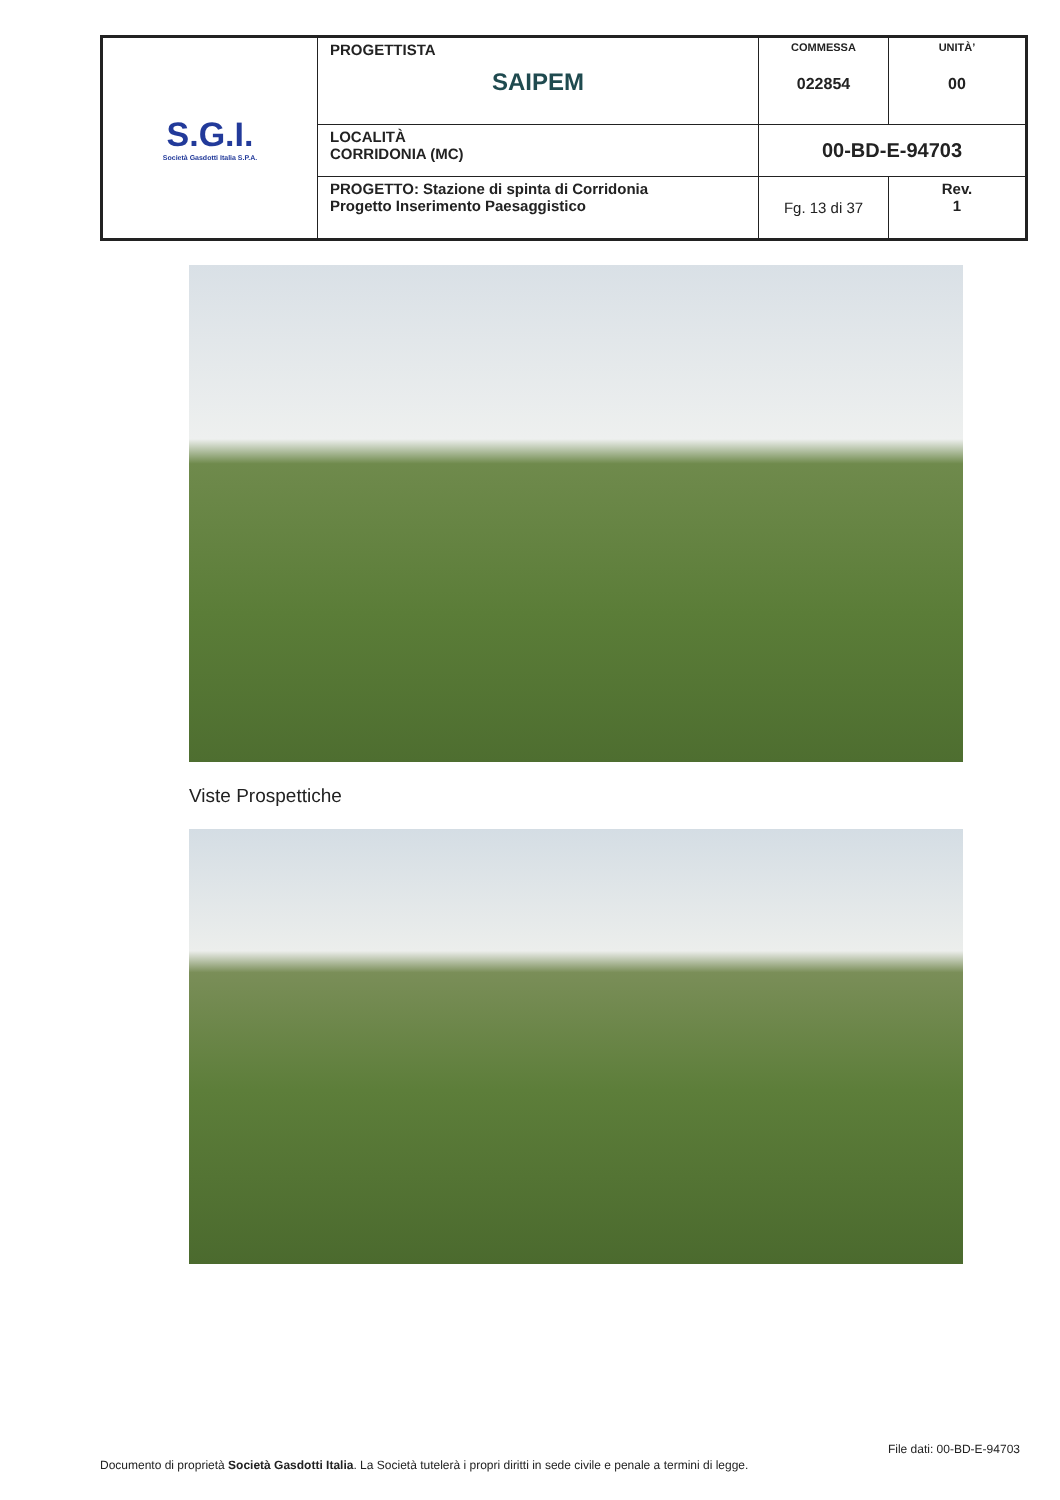| S.G.I. Società Gasdotti Italia S.P.A. | PROGETTISTA SAIPEM | COMMESSA 022854 | UNITÀ’ 00 |
| | LOCALITÀ CORRIDONIA (MC) | 00-BD-E-94703 | |
| | PROGETTO: Stazione di spinta di Corridonia Progetto Inserimento Paesaggistico | Fg. 13 di 37 | Rev. 1 |
Viste Prospettiche
File dati: 00-BD-E-94703
Documento di proprietà Società Gasdotti Italia. La Società tutelerà i propri diritti in sede civile e penale a termini di legge.